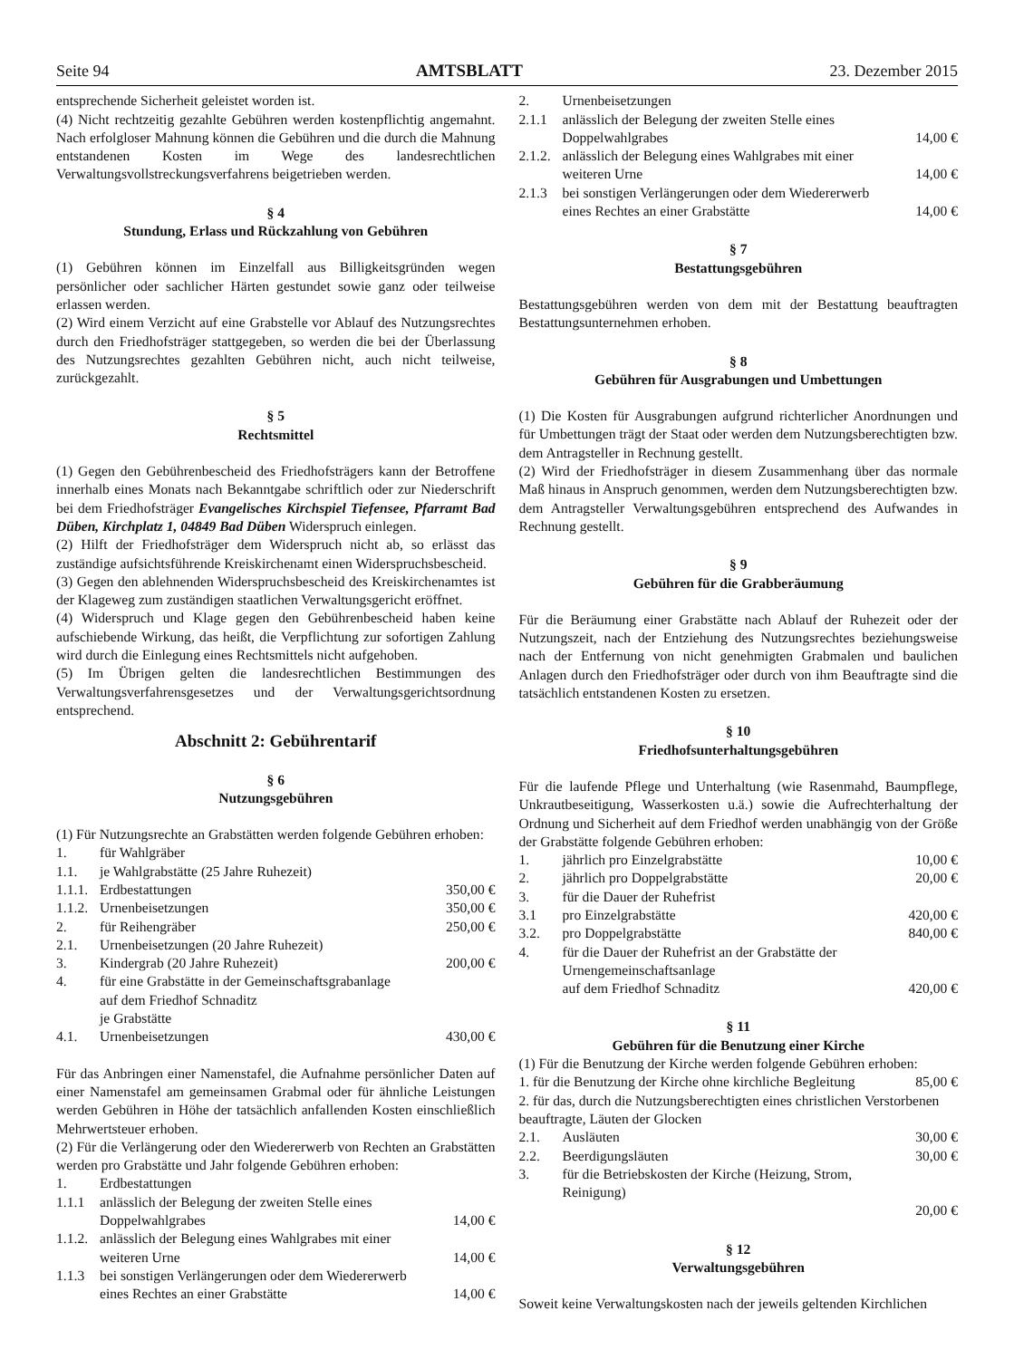Seite 94 AMTSBLATT 23. Dezember 2015
entsprechende Sicherheit geleistet worden ist.
(4) Nicht rechtzeitig gezahlte Gebühren werden kostenpflichtig angemahnt. Nach erfolgloser Mahnung können die Gebühren und die durch die Mahnung entstandenen Kosten im Wege des landesrechtlichen Verwaltungsvollstreckungsverfahrens beigetrieben werden.
§ 4
Stundung, Erlass und Rückzahlung von Gebühren
(1) Gebühren können im Einzelfall aus Billigkeitsgründen wegen persönlicher oder sachlicher Härten gestundet sowie ganz oder teilweise erlassen werden.
(2) Wird einem Verzicht auf eine Grabstelle vor Ablauf des Nutzungsrechtes durch den Friedhofsträger stattgegeben, so werden die bei der Überlassung des Nutzungsrechtes gezahlten Gebühren nicht, auch nicht teilweise, zurückgezahlt.
§ 5
Rechtsmittel
(1) Gegen den Gebührenbescheid des Friedhofsträgers kann der Betroffene innerhalb eines Monats nach Bekanntgabe schriftlich oder zur Niederschrift bei dem Friedhofsträger Evangelisches Kirchspiel Tiefensee, Pfarramt Bad Düben, Kirchplatz 1, 04849 Bad Düben Widerspruch einlegen.
(2) Hilft der Friedhofsträger dem Widerspruch nicht ab, so erlässt das zuständige aufsichtsführende Kreiskirchenamt einen Widerspruchsbescheid.
(3) Gegen den ablehnenden Widerspruchsbescheid des Kreiskirchenamtes ist der Klageweg zum zuständigen staatlichen Verwaltungsgericht eröffnet.
(4) Widerspruch und Klage gegen den Gebührenbescheid haben keine aufschiebende Wirkung, das heißt, die Verpflichtung zur sofortigen Zahlung wird durch die Einlegung eines Rechtsmittels nicht aufgehoben.
(5) Im Übrigen gelten die landesrechtlichen Bestimmungen des Verwaltungsverfahrensgesetzes und der Verwaltungsgerichtsordnung entsprechend.
Abschnitt 2: Gebührentarif
§ 6
Nutzungsgebühren
(1) Für Nutzungsrechte an Grabstätten werden folgende Gebühren erhoben:
| 1. | für Wahlgräber | |
| 1.1. | je Wahlgrabstätte (25 Jahre Ruhezeit) | |
| 1.1.1. | Erdbestattungen | 350,00 € |
| 1.1.2. | Urnenbeisetzungen | 350,00 € |
| 2. | für Reihengräber | 250,00 € |
| 2.1. | Urnenbeisetzungen (20 Jahre Ruhezeit) | |
| 3. | Kindergrab (20 Jahre Ruhezeit) | 200,00 € |
| 4. | für eine Grabstätte in der Gemeinschaftsgrabanlage auf dem Friedhof Schnaditz je Grabstätte | |
| 4.1. | Urnenbeisetzungen | 430,00 € |
Für das Anbringen einer Namenstafel, die Aufnahme persönlicher Daten auf einer Namenstafel am gemeinsamen Grabmal oder für ähnliche Leistungen werden Gebühren in Höhe der tatsächlich anfallenden Kosten einschließlich Mehrwertsteuer erhoben.
(2) Für die Verlängerung oder den Wiedererwerb von Rechten an Grabstätten werden pro Grabstätte und Jahr folgende Gebühren erhoben:
| 1. | Erdbestattungen | |
| 1.1.1 | anlässlich der Belegung der zweiten Stelle eines Doppelwahlgrabes | 14,00 € |
| 1.1.2. | anlässlich der Belegung eines Wahlgrabes mit einer weiteren Urne | 14,00 € |
| 1.1.3 | bei sonstigen Verlängerungen oder dem Wiedererwerb eines Rechtes an einer Grabstätte | 14,00 € |
| 2. | Urnenbeisetzungen | |
| 2.1.1 | anlässlich der Belegung der zweiten Stelle eines Doppelwahlgrabes | 14,00 € |
| 2.1.2. | anlässlich der Belegung eines Wahlgrabes mit einer weiteren Urne | 14,00 € |
| 2.1.3 | bei sonstigen Verlängerungen oder dem Wiedererwerb eines Rechtes an einer Grabstätte | 14,00 € |
§ 7
Bestattungsgebühren
Bestattungsgebühren werden von dem mit der Bestattung beauftragten Bestattungsunternehmen erhoben.
§ 8
Gebühren für Ausgrabungen und Umbettungen
(1) Die Kosten für Ausgrabungen aufgrund richterlicher Anordnungen und für Umbettungen trägt der Staat oder werden dem Nutzungsberechtigten bzw. dem Antragsteller in Rechnung gestellt.
(2) Wird der Friedhofsträger in diesem Zusammenhang über das normale Maß hinaus in Anspruch genommen, werden dem Nutzungsberechtigten bzw. dem Antragsteller Verwaltungsgebühren entsprechend des Aufwandes in Rechnung gestellt.
§ 9
Gebühren für die Grabberäumung
Für die Beräumung einer Grabstätte nach Ablauf der Ruhezeit oder der Nutzungszeit, nach der Entziehung des Nutzungsrechtes beziehungsweise nach der Entfernung von nicht genehmigten Grabmalen und baulichen Anlagen durch den Friedhofsträger oder durch von ihm Beauftragte sind die tatsächlich entstandenen Kosten zu ersetzen.
§ 10
Friedhofsunterhaltungsgebühren
Für die laufende Pflege und Unterhaltung (wie Rasenmahd, Baumpflege, Unkrautbeseitigung, Wasserkosten u.ä.) sowie die Aufrechterhaltung der Ordnung und Sicherheit auf dem Friedhof werden unabhängig von der Größe der Grabstätte folgende Gebühren erhoben:
| 1. | jährlich pro Einzelgrabstätte | 10,00 € |
| 2. | jährlich pro Doppelgrabstätte | 20,00 € |
| 3. | für die Dauer der Ruhefrist | |
| 3.1 | pro Einzelgrabstätte | 420,00 € |
| 3.2. | pro Doppelgrabstätte | 840,00 € |
| 4. | für die Dauer der Ruhefrist an der Grabstätte der Urnengemeinschaftsanlage auf dem Friedhof Schnaditz | 420,00 € |
§ 11
Gebühren für die Benutzung einer Kirche
(1) Für die Benutzung der Kirche werden folgende Gebühren erhoben:
| 1. für die Benutzung der Kirche ohne kirchliche Begleitung | | 85,00 € |
| 2. für das, durch die Nutzungsberechtigten eines christlichen Verstorbenen beauftragte, Läuten der Glocken | | |
| 2.1. | Ausläuten | 30,00 € |
| 2.2. | Beerdigungsläuten | 30,00 € |
| 3. | für die Betriebskosten der Kirche (Heizung, Strom, Reinigung) | |
| | | 20,00 € |
§ 12
Verwaltungsgebühren
Soweit keine Verwaltungskosten nach der jeweils geltenden Kirchlichen